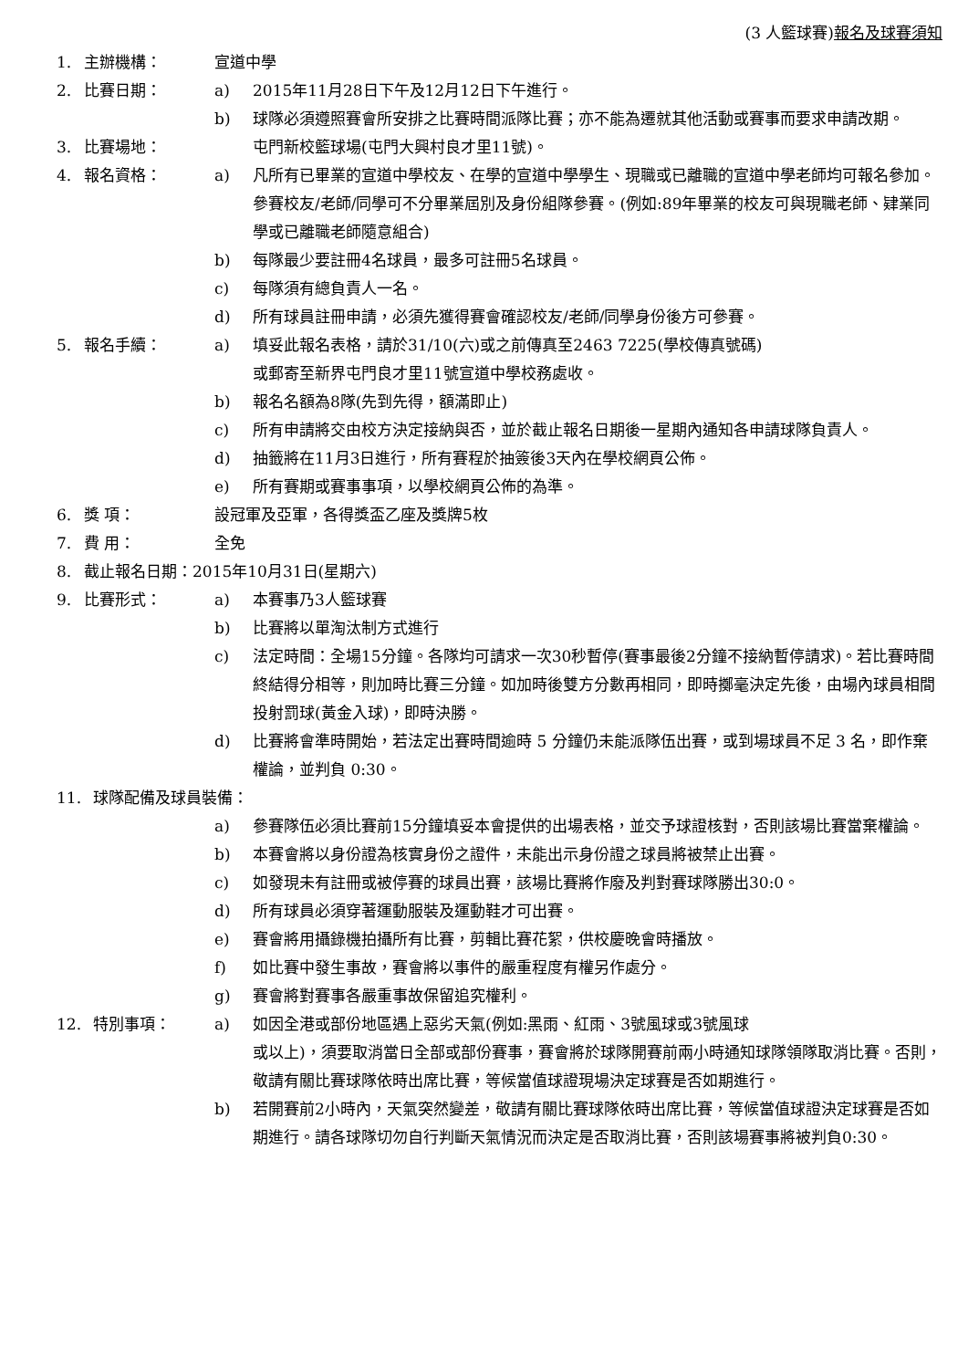(3 人籃球賽)報名及球賽須知
1. 主辦機構： 宣道中學
2. 比賽日期： a) 2015年11月28日下午及12月12日下午進行。
b) 球隊必須遵照賽會所安排之比賽時間派隊比賽；亦不能為遷就其他活動或賽事而要求申請改期。
3. 比賽場地： 屯門新校籃球場(屯門大興村良才里11號)。
4. 報名資格： a) 凡所有已畢業的宣道中學校友、在學的宣道中學學生、現職或已離職的宣道中學老師均可報名參加。參賽校友/老師/同學可不分畢業屆別及身份組隊參賽。(例如:89年畢業的校友可與現職老師、肄業同學或已離職老師隨意組合)
b) 每隊最少要註冊4名球員，最多可註冊5名球員。
c) 每隊須有總負責人一名。
d) 所有球員註冊申請，必須先獲得賽會確認校友/老師/同學身份後方可參賽。
5. 報名手續： a) 填妥此報名表格，請於31/10(六)或之前傳真至2463 7225(學校傳真號碼)
或郵寄至新界屯門良才里11號宣道中學校務處收。
b) 報名名額為8隊(先到先得，額滿即止)
c) 所有申請將交由校方決定接納與否，並於截止報名日期後一星期內通知各申請球隊負責人。
d) 抽籤將在11月3日進行，所有賽程於抽簽後3天內在學校網頁公佈。
e) 所有賽期或賽事事項，以學校網頁公佈的為準。
6. 獎 項： 設冠軍及亞軍，各得獎盃乙座及獎牌5枚
7. 費 用： 全免
8. 截止報名日期：2015年10月31日(星期六)
9. 比賽形式： a) 本賽事乃3人籃球賽
b) 比賽將以單淘汰制方式進行
c) 法定時間：全場15分鐘。各隊均可請求一次30秒暫停(賽事最後2分鐘不接納暫停請求)。若比賽時間終結得分相等，則加時比賽三分鐘。如加時後雙方分數再相同，即時擲毫決定先後，由場內球員相間投射罰球(黃金入球)，即時決勝。
d) 比賽將會準時開始，若法定出賽時間逾時 5 分鐘仍未能派隊伍出賽，或到場球員不足 3 名，即作棄權論，並判負 0:30。
11. 球隊配備及球員裝備：
a) 參賽隊伍必須比賽前15分鐘填妥本會提供的出場表格，並交予球證核對，否則該場比賽當棄權論。
b) 本賽會將以身份證為核實身份之證件，未能出示身份證之球員將被禁止出賽。
c) 如發現未有註冊或被停賽的球員出賽，該場比賽將作廢及判對賽球隊勝出30:0。
d) 所有球員必須穿著運動服裝及運動鞋才可出賽。
e) 賽會將用攝錄機拍攝所有比賽，剪輯比賽花絮，供校慶晚會時播放。
f) 如比賽中發生事故，賽會將以事件的嚴重程度有權另作處分。
g) 賽會將對賽事各嚴重事故保留追究權利。
12. 特別事項： a) 如因全港或部份地區遇上惡劣天氣(例如:黑雨、紅雨、3號風球或3號風球
或以上)，須要取消當日全部或部份賽事，賽會將於球隊開賽前兩小時通知球隊領隊取消比賽。否則，敬請有關比賽球隊依時出席比賽，等候當值球證現場決定球賽是否如期進行。
b) 若開賽前2小時內，天氣突然變差，敬請有關比賽球隊依時出席比賽，等候當值球證決定球賽是否如期進行。請各球隊切勿自行判斷天氣情況而決定是否取消比賽，否則該場賽事將被判負0:30。